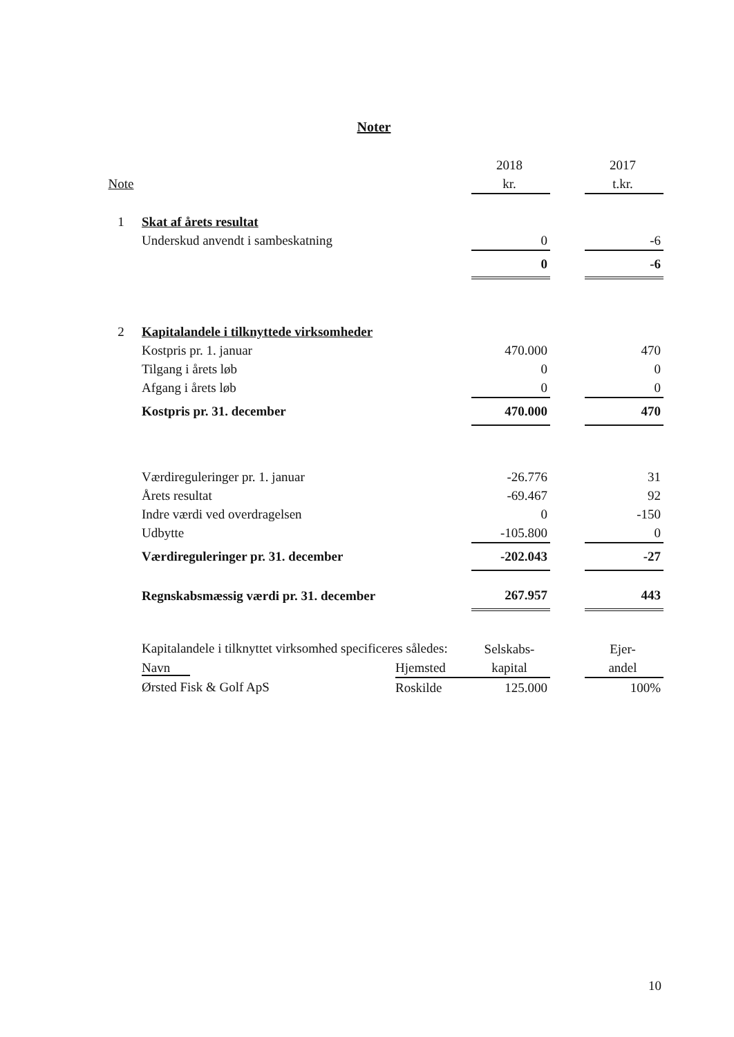Noter
| | | 2018 | | 2017 |
| Note | | kr. | | t.kr. |
| 1 | Skat af årets resultat | | | |
| | Underskud anvendt i sambeskatning | 0 | | -6 |
| | | 0 | | -6 |
| 2 | Kapitalandele i tilknyttede virksomheder | | | |
| | Kostpris pr. 1. januar | 470.000 | | 470 |
| | Tilgang i årets løb | 0 | | 0 |
| | Afgang i årets løb | 0 | | 0 |
| | Kostpris pr. 31. december | 470.000 | | 470 |
| | Værdireguleringer pr. 1. januar | -26.776 | | 31 |
| | Årets resultat | -69.467 | | 92 |
| | Indre værdi ved overdragelsen | 0 | | -150 |
| | Udbytte | -105.800 | | 0 |
| | Værdireguleringer pr. 31. december | -202.043 | | -27 |
| | Regnskabsmæssig værdi pr. 31. december | 267.957 | | 443 |
| | Kapitalandele i tilknyttet virksomhed specificeres således: | | | |
| | | Selskabs- | | Ejer- |
| --- | --- | --- | --- | --- |
| Navn | Hjemsted | kapital | | andel |
| Ørsted Fisk & Golf ApS | Roskilde | 125.000 | | 100% |
10